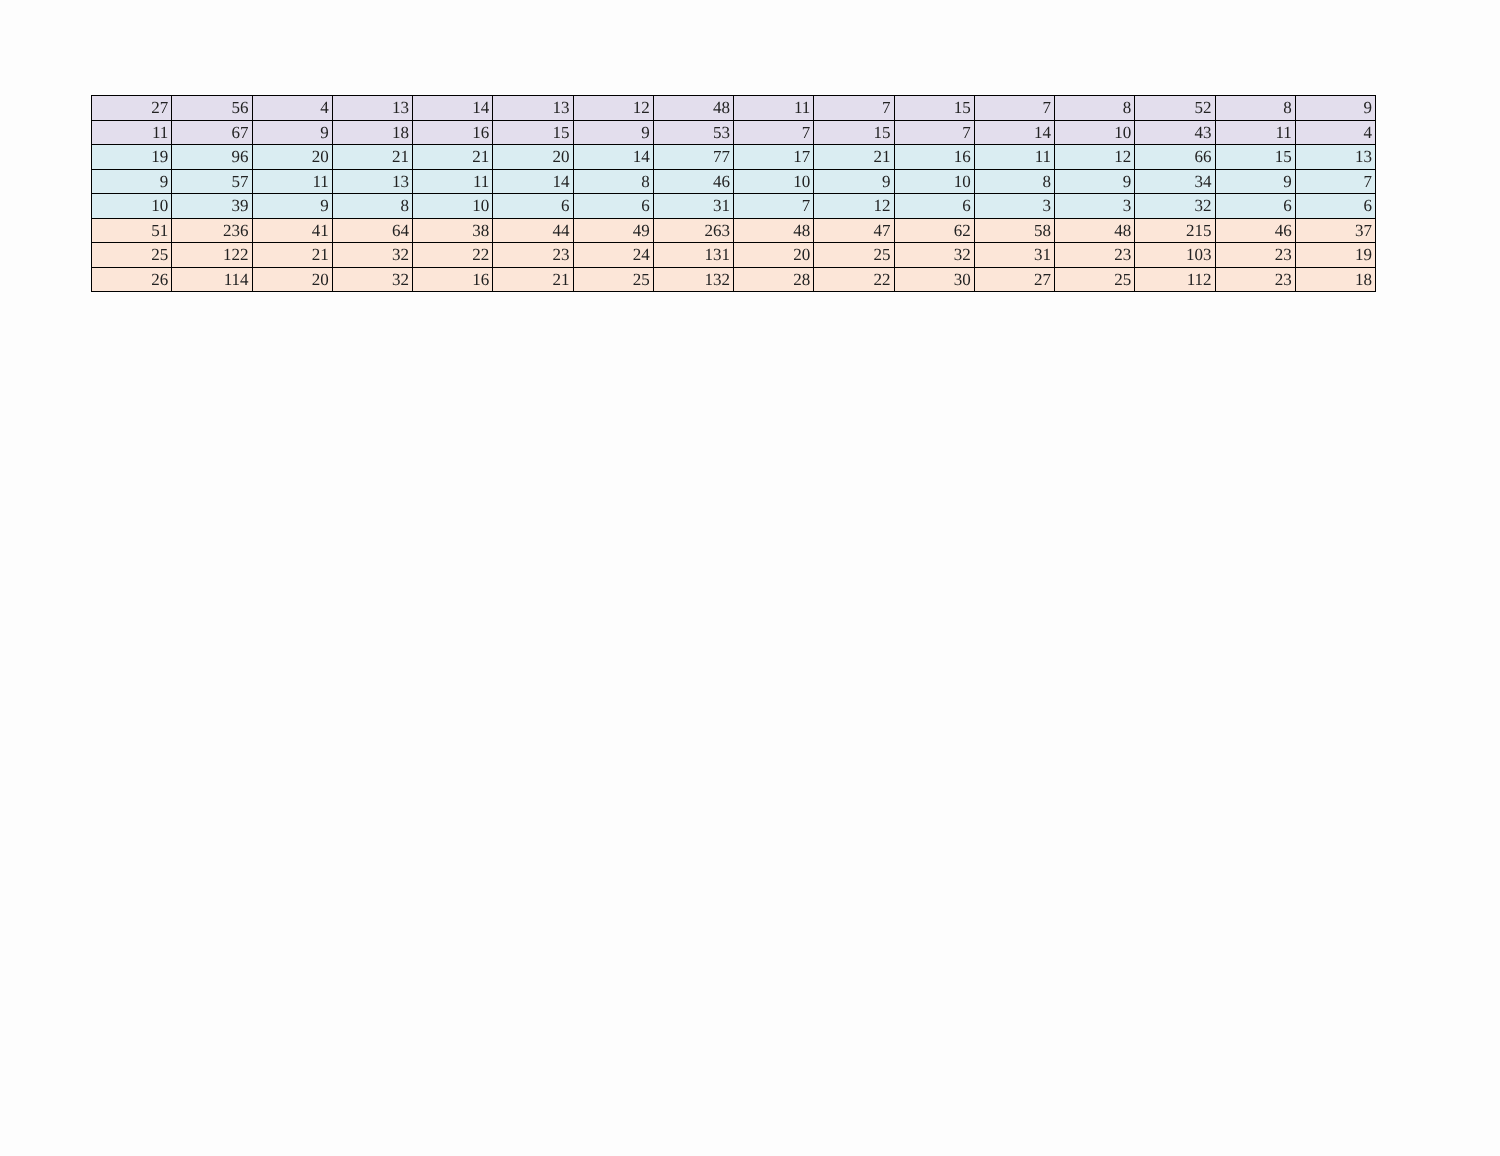| 27 | 56 | 4 | 13 | 14 | 13 | 12 | 48 | 11 | 7 | 15 | 7 | 8 | 52 | 8 | 9 |
| 11 | 67 | 9 | 18 | 16 | 15 | 9 | 53 | 7 | 15 | 7 | 14 | 10 | 43 | 11 | 4 |
| 19 | 96 | 20 | 21 | 21 | 20 | 14 | 77 | 17 | 21 | 16 | 11 | 12 | 66 | 15 | 13 |
| 9 | 57 | 11 | 13 | 11 | 14 | 8 | 46 | 10 | 9 | 10 | 8 | 9 | 34 | 9 | 7 |
| 10 | 39 | 9 | 8 | 10 | 6 | 6 | 31 | 7 | 12 | 6 | 3 | 3 | 32 | 6 | 6 |
| 51 | 236 | 41 | 64 | 38 | 44 | 49 | 263 | 48 | 47 | 62 | 58 | 48 | 215 | 46 | 37 |
| 25 | 122 | 21 | 32 | 22 | 23 | 24 | 131 | 20 | 25 | 32 | 31 | 23 | 103 | 23 | 19 |
| 26 | 114 | 20 | 32 | 16 | 21 | 25 | 132 | 28 | 22 | 30 | 27 | 25 | 112 | 23 | 18 |